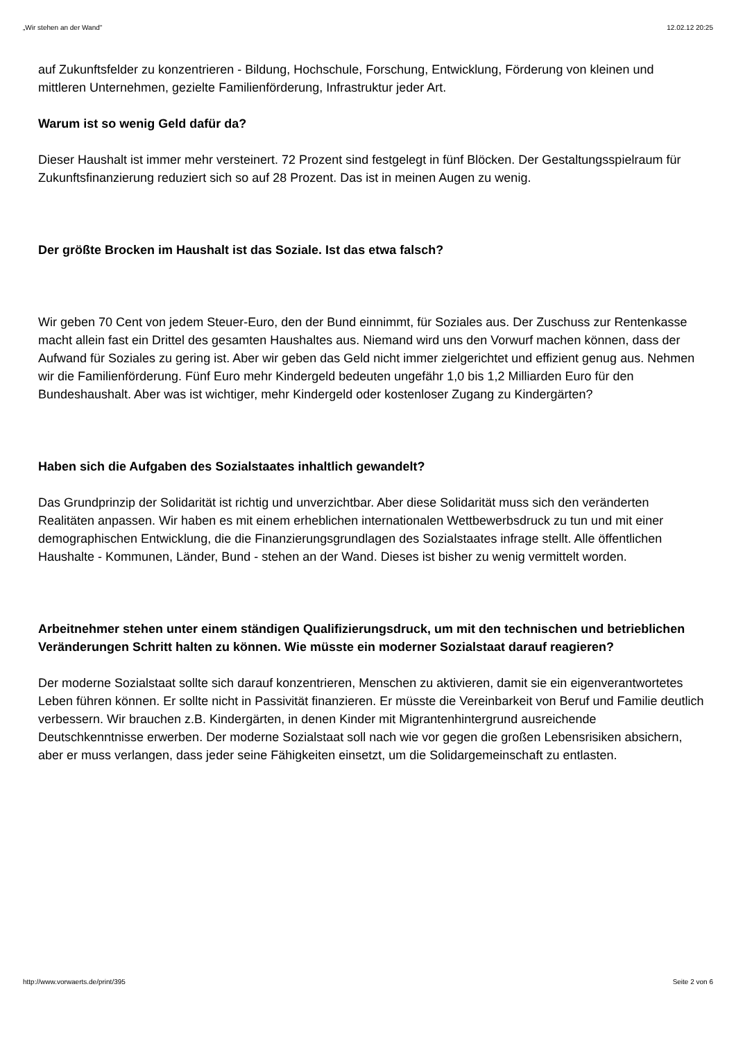„Wir stehen an der Wand" 12.02.12 20:25
auf Zukunftsfelder zu konzentrieren - Bildung, Hochschule, Forschung, Entwicklung, Förderung von kleinen und mittleren Unternehmen, gezielte Familienförderung, Infrastruktur jeder Art.
Warum ist so wenig Geld dafür da?
Dieser Haushalt ist immer mehr versteinert. 72 Prozent sind festgelegt in fünf Blöcken. Der Gestaltungsspielraum für Zukunftsfinanzierung reduziert sich so auf 28 Prozent. Das ist in meinen Augen zu wenig.
Der größte Brocken im Haushalt ist das Soziale. Ist das etwa falsch?
Wir geben 70 Cent von jedem Steuer-Euro, den der Bund einnimmt, für Soziales aus. Der Zuschuss zur Rentenkasse macht allein fast ein Drittel des gesamten Haushaltes aus. Niemand wird uns den Vorwurf machen können, dass der Aufwand für Soziales zu gering ist. Aber wir geben das Geld nicht immer zielgerichtet und effizient genug aus. Nehmen wir die Familienförderung. Fünf Euro mehr Kindergeld bedeuten ungefähr 1,0 bis 1,2 Milliarden Euro für den Bundeshaushalt. Aber was ist wichtiger, mehr Kindergeld oder kostenloser Zugang zu Kindergärten?
Haben sich die Aufgaben des Sozialstaates inhaltlich gewandelt?
Das Grundprinzip der Solidarität ist richtig und unverzichtbar. Aber diese Solidarität muss sich den veränderten Realitäten anpassen. Wir haben es mit einem erheblichen internationalen Wettbewerbsdruck zu tun und mit einer demographischen Entwicklung, die die Finanzierungsgrundlagen des Sozialstaates infrage stellt. Alle öffentlichen Haushalte - Kommunen, Länder, Bund - stehen an der Wand. Dieses ist bisher zu wenig vermittelt worden.
Arbeitnehmer stehen unter einem ständigen Qualifizierungsdruck, um mit den technischen und betrieblichen Veränderungen Schritt halten zu können. Wie müsste ein moderner Sozialstaat darauf reagieren?
Der moderne Sozialstaat sollte sich darauf konzentrieren, Menschen zu aktivieren, damit sie ein eigenverantwortetes Leben führen können. Er sollte nicht in Passivität finanzieren. Er müsste die Vereinbarkeit von Beruf und Familie deutlich verbessern. Wir brauchen z.B. Kindergärten, in denen Kinder mit Migrantenhintergrund ausreichende Deutschkenntnisse erwerben. Der moderne Sozialstaat soll nach wie vor gegen die großen Lebensrisiken absichern, aber er muss verlangen, dass jeder seine Fähigkeiten einsetzt, um die Solidargemeinschaft zu entlasten.
http://www.vorwaerts.de/print/395 Seite 2 von 6